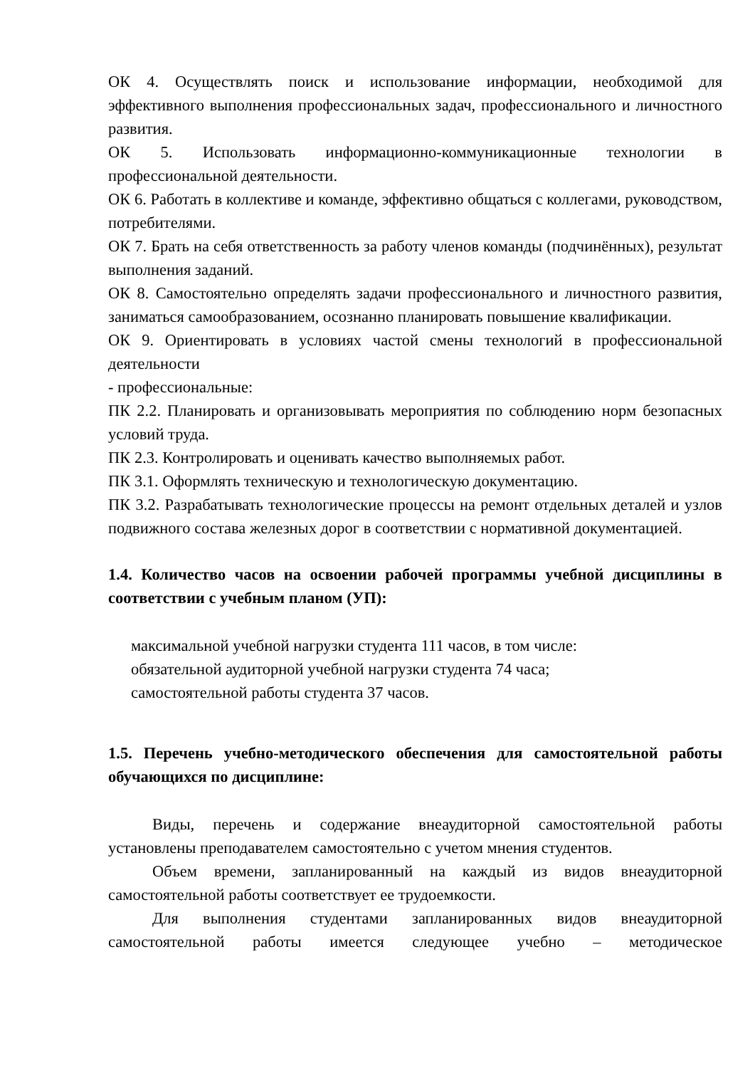ОК 4. Осуществлять поиск и использование информации, необходимой для эффективного выполнения профессиональных задач, профессионального и личностного развития.
ОК 5. Использовать информационно-коммуникационные технологии в профессиональной деятельности.
ОК 6. Работать в коллективе и команде, эффективно общаться с коллегами, руководством, потребителями.
ОК 7. Брать на себя ответственность за работу членов команды (подчинённых), результат выполнения заданий.
ОК 8. Самостоятельно определять задачи профессионального и личностного развития, заниматься самообразованием, осознанно планировать повышение квалификации.
ОК 9. Ориентировать в условиях частой смены технологий в профессиональной деятельности
- профессиональные:
ПК 2.2. Планировать и организовывать мероприятия по соблюдению норм безопасных условий труда.
ПК 2.3. Контролировать и оценивать качество выполняемых работ.
ПК 3.1. Оформлять техническую и технологическую документацию.
ПК 3.2. Разрабатывать технологические процессы на ремонт отдельных деталей и узлов подвижного состава железных дорог в соответствии с нормативной документацией.
1.4. Количество часов на освоении рабочей программы учебной дисциплины в соответствии с учебным планом (УП):
максимальной учебной нагрузки студента 111 часов, в том числе:
обязательной аудиторной учебной нагрузки студента 74 часа;
самостоятельной работы студента 37 часов.
1.5. Перечень учебно-методического обеспечения для самостоятельной работы обучающихся по дисциплине:
Виды, перечень и содержание внеаудиторной самостоятельной работы установлены преподавателем самостоятельно с учетом мнения студентов.
Объем времени, запланированный на каждый из видов внеаудиторной самостоятельной работы соответствует ее трудоемкости.
Для выполнения студентами запланированных видов внеаудиторной самостоятельной работы имеется следующее учебно – методическое